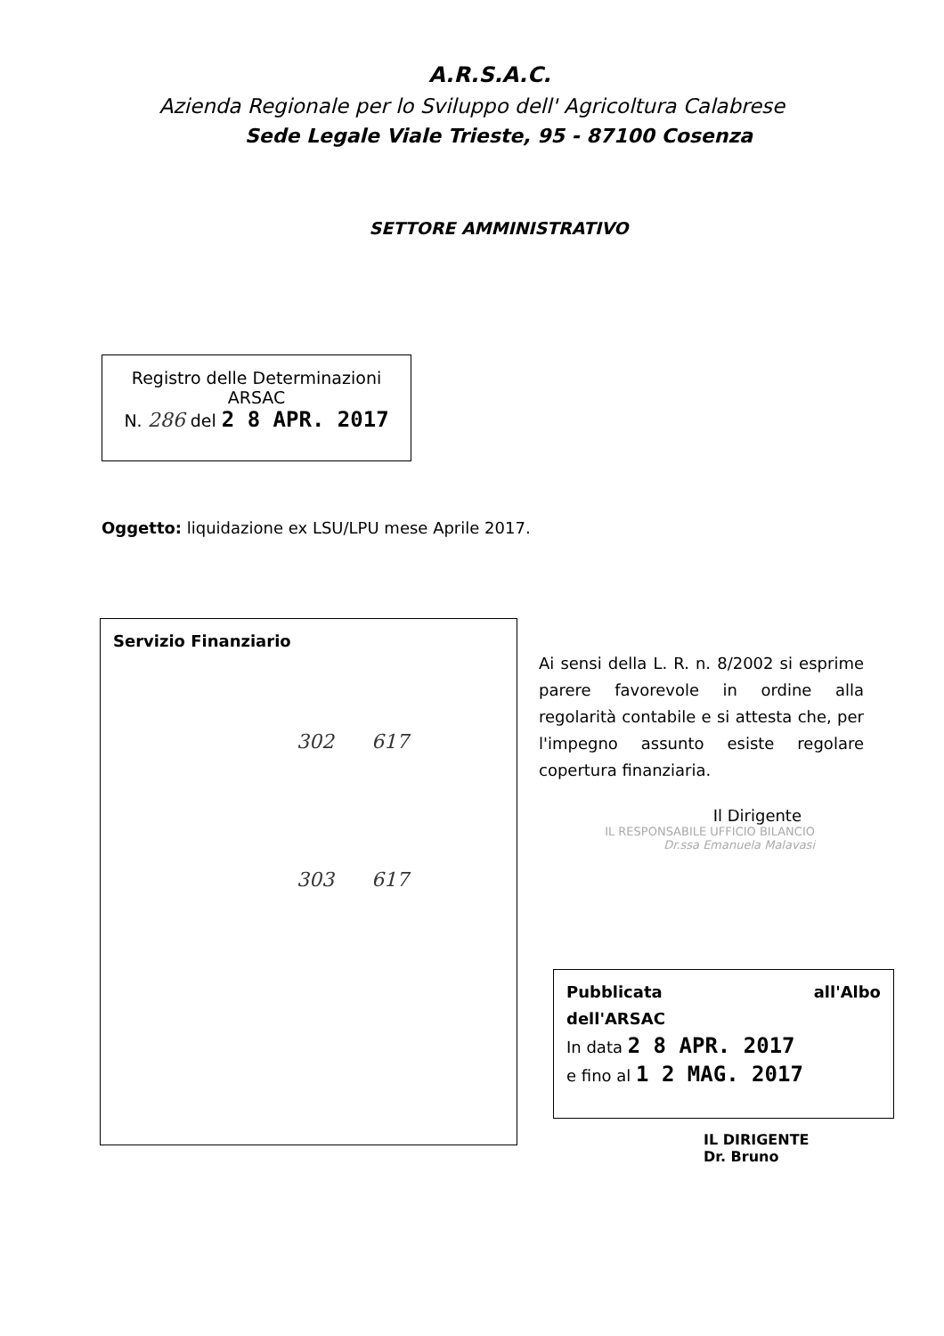A.R.S.A.C.
Azienda Regionale per lo Sviluppo dell' Agricoltura Calabrese
Sede Legale Viale Trieste, 95 - 87100 Cosenza
SETTORE AMMINISTRATIVO
Registro delle Determinazioni
ARSAC
N. 286 del 2 8 APR. 2017
Oggetto: liquidazione ex LSU/LPU mese Aprile 2017.
Servizio Finanziario
302 617
303 617
Ai sensi della L. R. n. 8/2002 si esprime parere favorevole in ordine alla regolarità contabile e si attesta che, per l'impegno assunto esiste regolare copertura finanziaria.
Il Dirigente
IL RESPONSABILE UFFICIO BILANCIO
Dr.ssa Emanuela Malavasi
Pubblicata all'Albo
dell'ARSAC
In data 2 8 APR. 2017
e fino al 1 2 MAG. 2017
IL DIRIGENTE
Dr. Bruno